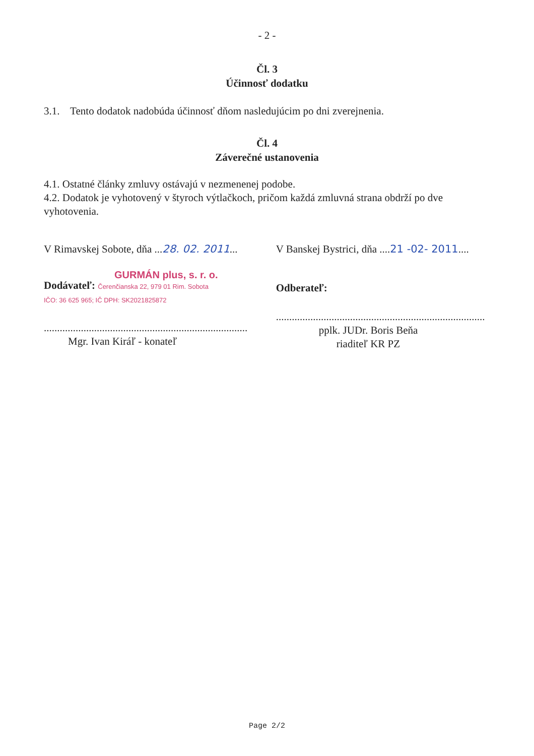- 2 -
Čl. 3
Účinnosť dodatku
3.1. Tento dodatok nadobúda účinnosť dňom nasledujúcim po dni zverejnenia.
Čl. 4
Záverečné ustanovenia
4.1. Ostatné články zmluvy ostávajú v nezmenenej podobe.
4.2. Dodatok je vyhotovený v štyroch výtlačkoch, pričom každá zmluvná strana obdrží po dve vyhotovenia.
V Rimavskej Sobote, dňa ...28. 02. 2011...
V Banskej Bystrici, dňa ....21 -02- 2011....
GURMÁN plus, s. r. o.
Dodávateľ: Čerenčianska 22, 979 01 Rim. Sobota
IČO: 36 625 965; IČ DPH: SK2021825872
.............................................................................
Mgr. Ivan Kiráľ - konateľ
Odberateľ:
...............................................................................
pplk. JUDr. Boris Beňa
riaditeľ KR PZ
Page 2/2